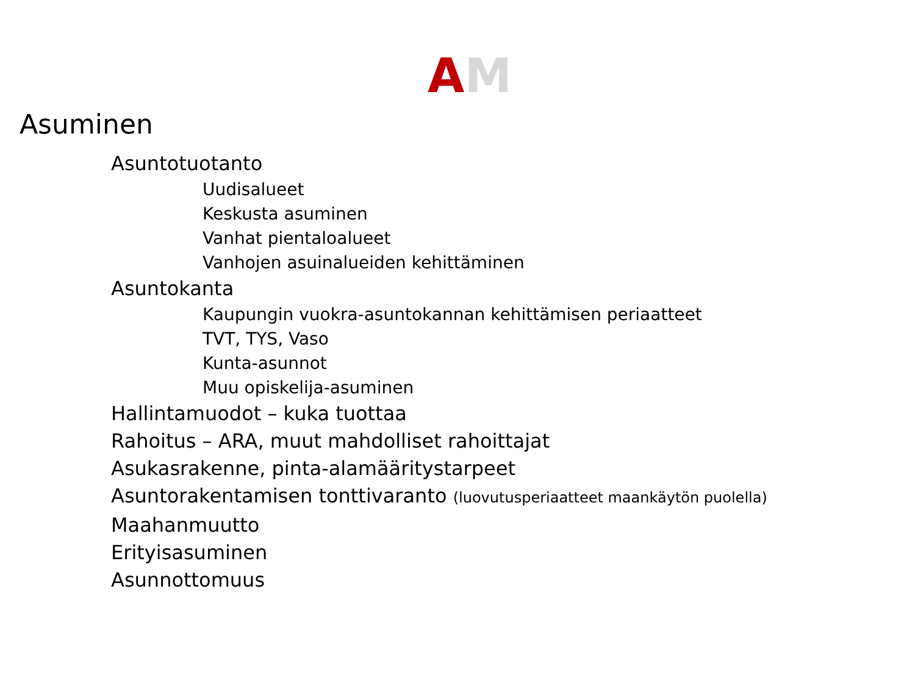AM
Asuminen
Asuntotuotanto
Uudisalueet
Keskusta asuminen
Vanhat pientaloalueet
Vanhojen asuinalueiden kehittäminen
Asuntokanta
Kaupungin vuokra-asuntokannan kehittämisen periaatteet
TVT, TYS, Vaso
Kunta-asunnot
Muu opiskelija-asuminen
Hallintamuodot – kuka tuottaa
Rahoitus – ARA, muut mahdolliset rahoittajat
Asukasrakenne, pinta-alamääritystarpeet
Asuntorakentamisen tonttivaranto (luovutusperiaatteet maankäytön puolella)
Maahanmuutto
Erityisasuminen
Asunnottomuus